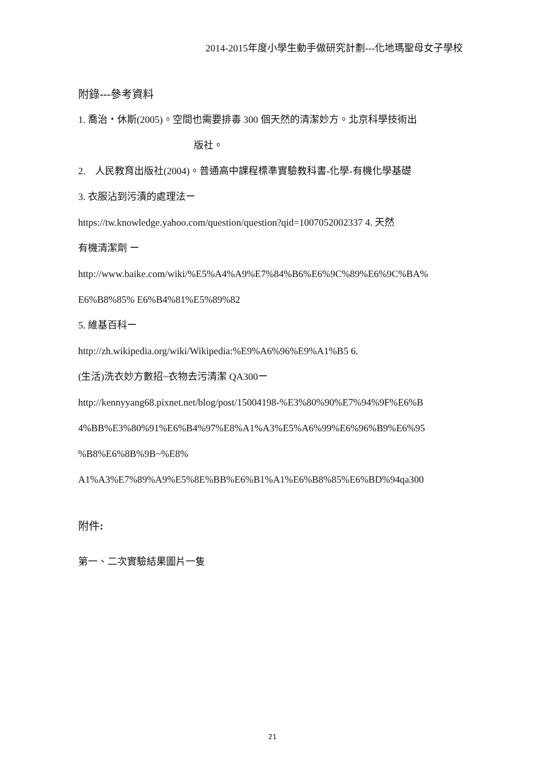2014-2015年度小學生動手做研究計劃---化地瑪聖母女子學校
附錄---參考資料
1. 喬治・休斯(2005)。空間也需要排毒 300 個天然的清潔妙方。北京科學技術出
版社。
2. 人民教育出版社(2004)。普通高中課程標準實驗教科書-化學-有機化學基礎
3. 衣服沾到污漬的處理法ー
https://tw.knowledge.yahoo.com/question/question?qid=1007052002337 4. 天然
有機清潔劑 ー
http://www.baike.com/wiki/%E5%A4%A9%E7%84%B6%E6%9C%89%E6%9C%BA%
E6%B8%85% E6%B4%81%E5%89%82
5. 維基百科ー
http://zh.wikipedia.org/wiki/Wikipedia:%E9%A6%96%E9%A1%B5 6.
(生活)洗衣妙方數招~衣物去污清潔 QA300ー
http://kennyyang68.pixnet.net/blog/post/15004198-%E3%80%90%E7%94%9F%E6%B
4%BB%E3%80%91%E6%B4%97%E8%A1%A3%E5%A6%99%E6%96%B9%E6%95
%B8%E6%8B%9B~%E8%
A1%A3%E7%89%A9%E5%8E%BB%E6%B1%A1%E6%B8%85%E6%BD%94qa300
附件:
第一、二次實驗結果圖片一隻
21